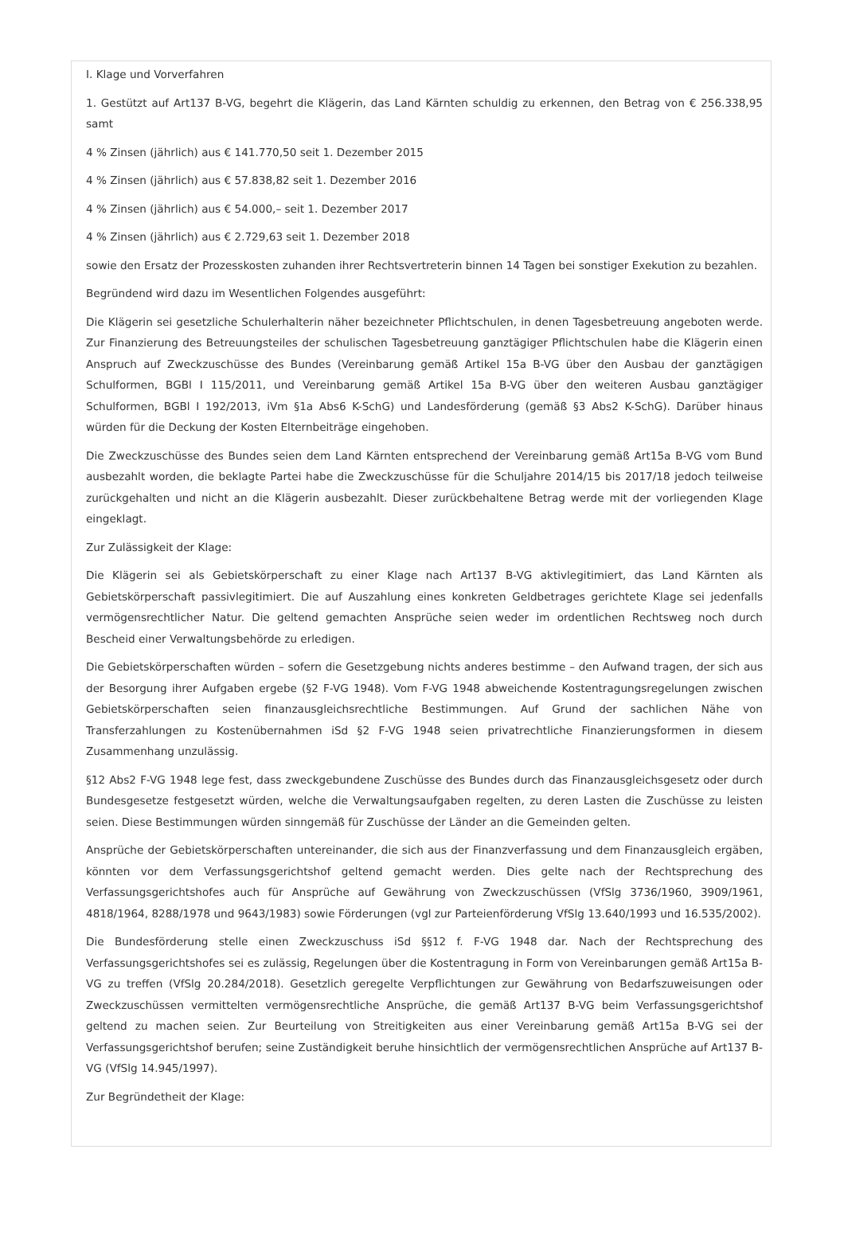I. Klage und Vorverfahren
1. Gestützt auf Art137 B-VG, begehrt die Klägerin, das Land Kärnten schuldig zu erkennen, den Betrag von € 256.338,95 samt
4 % Zinsen (jährlich) aus € 141.770,50 seit 1. Dezember 2015
4 % Zinsen (jährlich) aus € 57.838,82 seit 1. Dezember 2016
4 % Zinsen (jährlich) aus € 54.000,– seit 1. Dezember 2017
4 % Zinsen (jährlich) aus € 2.729,63 seit 1. Dezember 2018
sowie den Ersatz der Prozesskosten zuhanden ihrer Rechtsvertreterin binnen 14 Tagen bei sonstiger Exekution zu bezahlen.
Begründend wird dazu im Wesentlichen Folgendes ausgeführt:
Die Klägerin sei gesetzliche Schulerhalterin näher bezeichneter Pflichtschulen, in denen Tagesbetreuung angeboten werde. Zur Finanzierung des Betreuungsteiles der schulischen Tagesbetreuung ganztägiger Pflichtschulen habe die Klägerin einen Anspruch auf Zweckzuschüsse des Bundes (Vereinbarung gemäß Artikel 15a B-VG über den Ausbau der ganztägigen Schulformen, BGBl I 115/2011, und Vereinbarung gemäß Artikel 15a B-VG über den weiteren Ausbau ganztägiger Schulformen, BGBl I 192/2013, iVm §1a Abs6 K-SchG) und Landesförderung (gemäß §3 Abs2 K-SchG). Darüber hinaus würden für die Deckung der Kosten Elternbeiträge eingehoben.
Die Zweckzuschüsse des Bundes seien dem Land Kärnten entsprechend der Vereinbarung gemäß Art15a B-VG vom Bund ausbezahlt worden, die beklagte Partei habe die Zweckzuschüsse für die Schuljahre 2014/15 bis 2017/18 jedoch teilweise zurückgehalten und nicht an die Klägerin ausbezahlt. Dieser zurückbehaltene Betrag werde mit der vorliegenden Klage eingeklagt.
Zur Zulässigkeit der Klage:
Die Klägerin sei als Gebietskörperschaft zu einer Klage nach Art137 B-VG aktivlegitimiert, das Land Kärnten als Gebietskörperschaft passivlegitimiert. Die auf Auszahlung eines konkreten Geldbetrages gerichtete Klage sei jedenfalls vermögensrechtlicher Natur. Die geltend gemachten Ansprüche seien weder im ordentlichen Rechtsweg noch durch Bescheid einer Verwaltungsbehörde zu erledigen.
Die Gebietskörperschaften würden – sofern die Gesetzgebung nichts anderes bestimme – den Aufwand tragen, der sich aus der Besorgung ihrer Aufgaben ergebe (§2 F-VG 1948). Vom F-VG 1948 abweichende Kostentragungsregelungen zwischen Gebietskörperschaften seien finanzausgleichsrechtliche Bestimmungen. Auf Grund der sachlichen Nähe von Transferzahlungen zu Kostenübernahmen iSd §2 F-VG 1948 seien privatrechtliche Finanzierungsformen in diesem Zusammenhang unzulässig.
§12 Abs2 F-VG 1948 lege fest, dass zweckgebundene Zuschüsse des Bundes durch das Finanzausgleichsgesetz oder durch Bundesgesetze festgesetzt würden, welche die Verwaltungsaufgaben regelten, zu deren Lasten die Zuschüsse zu leisten seien. Diese Bestimmungen würden sinngemäß für Zuschüsse der Länder an die Gemeinden gelten.
Ansprüche der Gebietskörperschaften untereinander, die sich aus der Finanzverfassung und dem Finanzausgleich ergäben, könnten vor dem Verfassungsgerichtshof geltend gemacht werden. Dies gelte nach der Rechtsprechung des Verfassungsgerichtshofes auch für Ansprüche auf Gewährung von Zweckzuschüssen (VfSlg 3736/1960, 3909/1961, 4818/1964, 8288/1978 und 9643/1983) sowie Förderungen (vgl zur Parteienförderung VfSlg 13.640/1993 und 16.535/2002).
Die Bundesförderung stelle einen Zweckzuschuss iSd §§12 f. F-VG 1948 dar. Nach der Rechtsprechung des Verfassungsgerichtshofes sei es zulässig, Regelungen über die Kostentragung in Form von Vereinbarungen gemäß Art15a B-VG zu treffen (VfSlg 20.284/2018). Gesetzlich geregelte Verpflichtungen zur Gewährung von Bedarfszuweisungen oder Zweckzuschüssen vermittelten vermögensrechtliche Ansprüche, die gemäß Art137 B-VG beim Verfassungsgerichtshof geltend zu machen seien. Zur Beurteilung von Streitigkeiten aus einer Vereinbarung gemäß Art15a B-VG sei der Verfassungsgerichtshof berufen; seine Zuständigkeit beruhe hinsichtlich der vermögensrechtlichen Ansprüche auf Art137 B-VG (VfSlg 14.945/1997).
Zur Begründetheit der Klage: